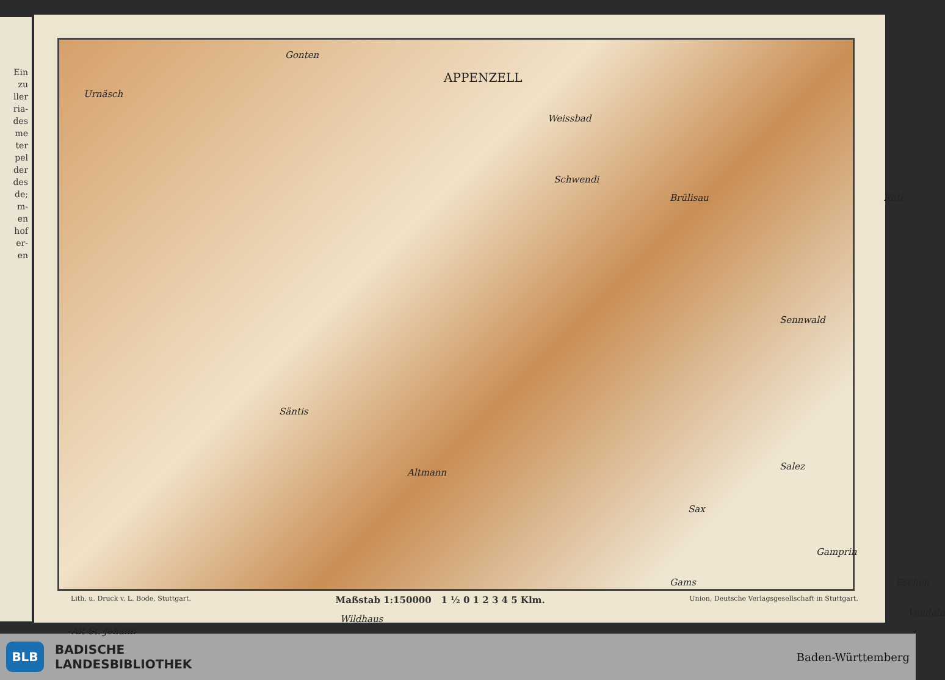Ein
zu
ller
ria-
des
me
ter
pel
der
des
de;
m-
en
hof
er-
en
APPENZELL
Urnäsch
Gonten
Weissbad
Schwendi
Brülisau Rüti
Sennwald
Säntis
Altmann
Salez
Sax
Gams
Wildhaus
Alt St. Johann
Vendeln
Gamprin
Eschen
Lith. u. Druck v. L. Bode, Stuttgart. Maßstab 1:150000 1 ½ 0 1 2 3 4 5 Klm. Union, Deutsche Verlagsgesellschaft in Stuttgart.
BLB
BADISCHE
LANDESBIBLIOTHEK
Baden-Württemberg